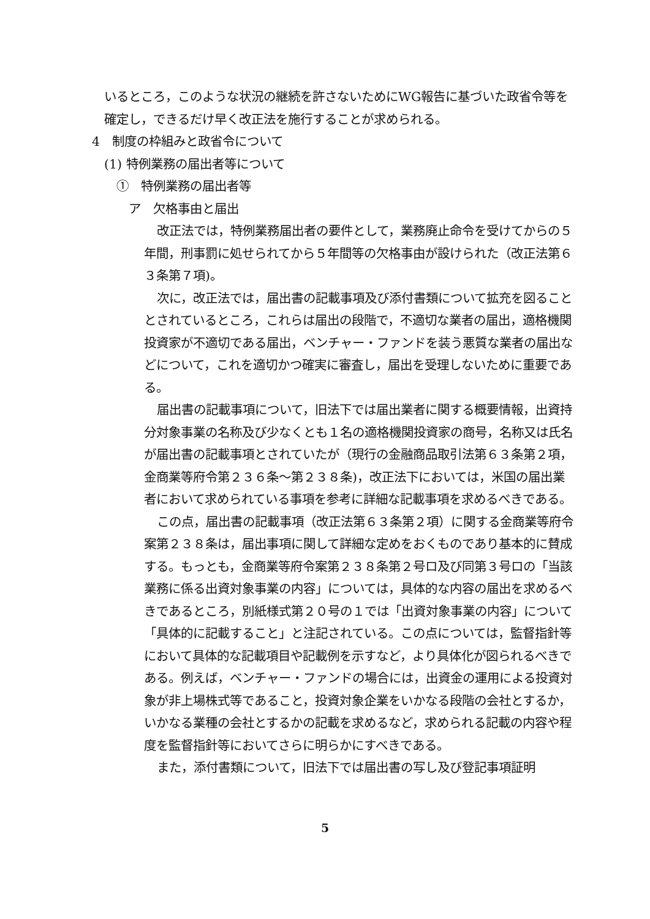いるところ，このような状況の継続を許さないためにWG報告に基づいた政省令等を確定し，できるだけ早く改正法を施行することが求められる。
4　制度の枠組みと政省令について
(1) 特例業務の届出者等について
①　特例業務の届出者等
ア　欠格事由と届出
改正法では，特例業務届出者の要件として，業務廃止命令を受けてからの５年間，刑事罰に処せられてから５年間等の欠格事由が設けられた（改正法第６３条第７項)。
次に，改正法では，届出書の記載事項及び添付書類について拡充を図ることとされているところ，これらは届出の段階で，不適切な業者の届出，適格機関投資家が不適切である届出，ベンチャー・ファンドを装う悪質な業者の届出などについて，これを適切かつ確実に審査し，届出を受理しないために重要である。
届出書の記載事項について，旧法下では届出業者に関する概要情報，出資持分対象事業の名称及び少なくとも１名の適格機関投資家の商号，名称又は氏名が届出書の記載事項とされていたが（現行の金融商品取引法第６３条第２項，金商業等府令第２３６条～第２３８条)，改正法下においては，米国の届出業者において求められている事項を参考に詳細な記載事項を求めるべきである。
この点，届出書の記載事項（改正法第６３条第２項）に関する金商業等府令案第２３８条は，届出事項に関して詳細な定めをおくものであり基本的に賛成する。もっとも，金商業等府令案第２３８条第２号ロ及び同第３号ロの「当該業務に係る出資対象事業の内容」については，具体的な内容の届出を求めるべきであるところ，別紙様式第２０号の１では「出資対象事業の内容」について「具体的に記載すること」と注記されている。この点については，監督指針等において具体的な記載項目や記載例を示すなど，より具体化が図られるべきである。例えば，ベンチャー・ファンドの場合には，出資金の運用による投資対象が非上場株式等であること，投資対象企業をいかなる段階の会社とするか，いかなる業種の会社とするかの記載を求めるなど，求められる記載の内容や程度を監督指針等においてさらに明らかにすべきである。
また，添付書類について，旧法下では届出書の写し及び登記事項証明
5